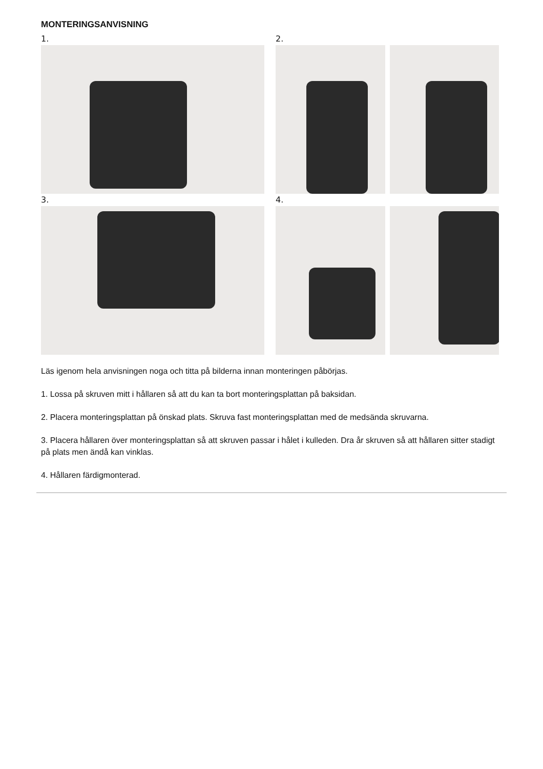MONTERINGSANVISNING
1.
2.
3.
4.
Läs igenom hela anvisningen noga och titta på bilderna innan monteringen påbörjas.
1. Lossa på skruven mitt i hållaren så att du kan ta bort monteringsplattan på baksidan.
2. Placera monteringsplattan på önskad plats. Skruva fast monteringsplattan med de medsända skruvarna.
3. Placera hållaren över monteringsplattan så att skruven passar i hålet i kulleden. Dra år skruven så att hållaren sitter stadigt på plats men ändå kan vinklas.
4. Hållaren färdigmonterad.